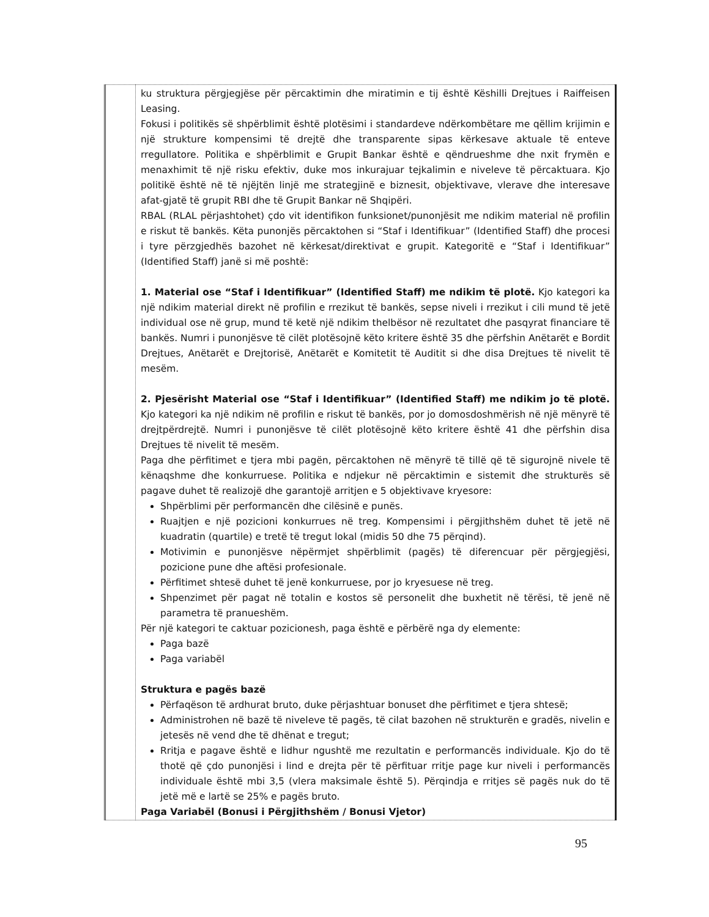| | ku struktura përgjegjëse për përcaktimin dhe miratimin e tij është Këshilli Drejtues i Raiffeisen Leasing. Fokusi i politikës së shpërblimit është plotësimi i standardeve ndërkombëtare me qëllim krijimin e një strukture kompensimi të drejtë dhe transparente sipas kërkesave aktuale të enteve rregullatore. Politika e shpërblimit e Grupit Bankar është e qëndrueshme dhe nxit frymën e menaxhimit të një risku efektiv, duke mos inkurajuar tejkalimin e niveleve të përcaktuara. Kjo politikë është në të njëjtën linjë me strategjinë e biznesit, objektivave, vlerave dhe interesave afat-gjatë të grupit RBI dhe të Grupit Bankar në Shqipëri. RBAL (RLAL përjashtohet) çdo vit identifikon funksionet/punonjësit me ndikim material në profilin e riskut të bankës. Këta punonjës përcaktohen si “Staf i Identifikuar” (Identified Staff) dhe procesi i tyre përzgjedhës bazohet në kërkesat/direktivat e grupit. Kategoritë e “Staf i Identifikuar” (Identified Staff) janë si më poshtë: 1. Material ose “Staf i Identifikuar” (Identified Staff) me ndikim të plotë. Kjo kategori ka një ndikim material direkt në profilin e rrezikut të bankës, sepse niveli i rrezikut i cili mund të jetë individual ose në grup, mund të ketë një ndikim thelbësor në rezultatet dhe pasqyrat financiare të bankës. Numri i punonjësve të cilët plotësojnë këto kritere është 35 dhe përfshin Anëtarët e Bordit Drejtues, Anëtarët e Drejtorisë, Anëtarët e Komitetit të Auditit si dhe disa Drejtues të nivelit të mesëm. 2. Pjesërisht Material ose “Staf i Identifikuar” (Identified Staff) me ndikim jo të plotë. Kjo kategori ka një ndikim në profilin e riskut të bankës, por jo domosdoshmërish në një mënyrë të drejtpërdrejtë. Numri i punonjësve të cilët plotësojnë këto kritere është 41 dhe përfshin disa Drejtues të nivelit të mesëm. Paga dhe përfitimet e tjera mbi pagën, përcaktohen në mënyrë të tillë që të sigurojnë nivele të kënaqshme dhe konkurruese. Politika e ndjekur në përcaktimin e sistemit dhe strukturës së pagave duhet të realizojë dhe garantojë arritjen e 5 objektivave kryesore: Shpërblimi për performancën dhe cilësinë e punës. Ruajtjen e një pozicioni konkurrues në treg. Kompensimi i përgjithshëm duhet të jetë në kuadratin (quartile) e tretë të tregut lokal (midis 50 dhe 75 përqind). Motivimin e punonjësve nëpërmjet shpërblimit (pagës) të diferencuar për përgjegjësi, pozicione pune dhe aftësi profesionale. Përfitimet shtesë duhet të jenë konkurruese, por jo kryesuese në treg. Shpenzimet për pagat në totalin e kostos së personelit dhe buxhetit në tërësi, të jenë në parametra të pranueshëm. Për një kategori te caktuar pozicionesh, paga është e përbërë nga dy elemente: Paga bazë Paga variabël Struktura e pagës bazë Përfaqëson të ardhurat bruto, duke përjashtuar bonuset dhe përfitimet e tjera shtesë; Administrohen në bazë të niveleve të pagës, të cilat bazohen në strukturën e gradës, nivelin e jetesës në vend dhe të dhënat e tregut; Rritja e pagave është e lidhur ngushtë me rezultatin e performancës individuale. Kjo do të thotë që çdo punonjësi i lind e drejta për të përfituar rritje page kur niveli i performancës individuale është mbi 3,5 (vlera maksimale është 5). Përqindja e rritjes së pagës nuk do të jetë më e lartë se 25% e pagës bruto. Paga Variabël (Bonusi i Përgjithshëm / Bonusi Vjetor) |
95